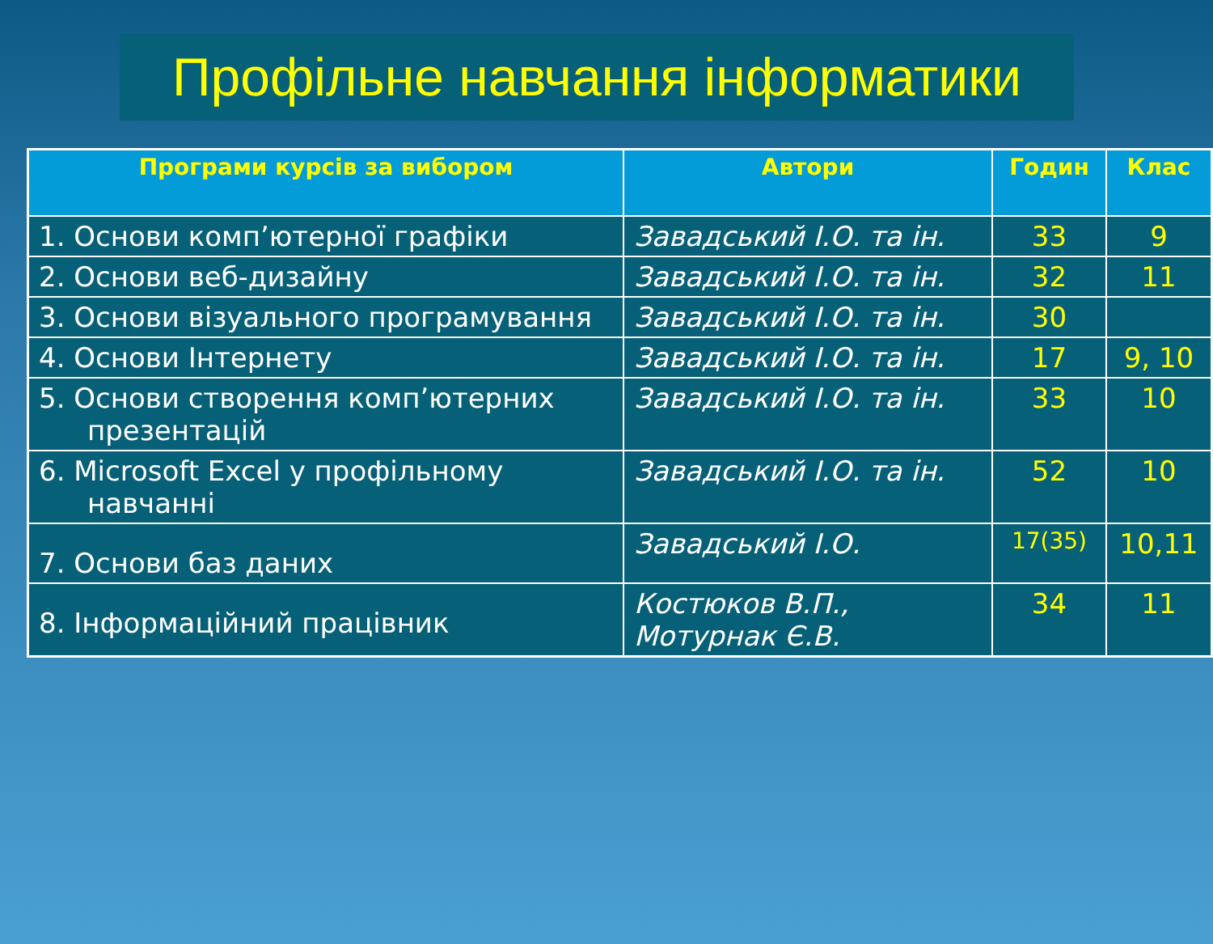Профільне навчання інформатики
| Програми курсів за вибором | Автори | Годин | Клас |
| --- | --- | --- | --- |
| 1. Основи комп’ютерної графіки | Завадський І.О. та ін. | 33 | 9 |
| 2. Основи веб-дизайну | Завадський І.О. та ін. | 32 | 11 |
| 3. Основи візуального програмування | Завадський І.О. та ін. | 30 | |
| 4. Основи Інтернету | Завадський І.О. та ін. | 17 | 9, 10 |
| 5. Основи створення комп’ютерних презентацій | Завадський І.О. та ін. | 33 | 10 |
| 6. Microsoft Excel у профільному навчанні | Завадський І.О. та ін. | 52 | 10 |
| 7. Основи баз даних | Завадський І.О. | 17(35) | 10,11 |
| 8. Інформаційний працівник | Костюков В.П., Мотурнак Є.В. | 34 | 11 |